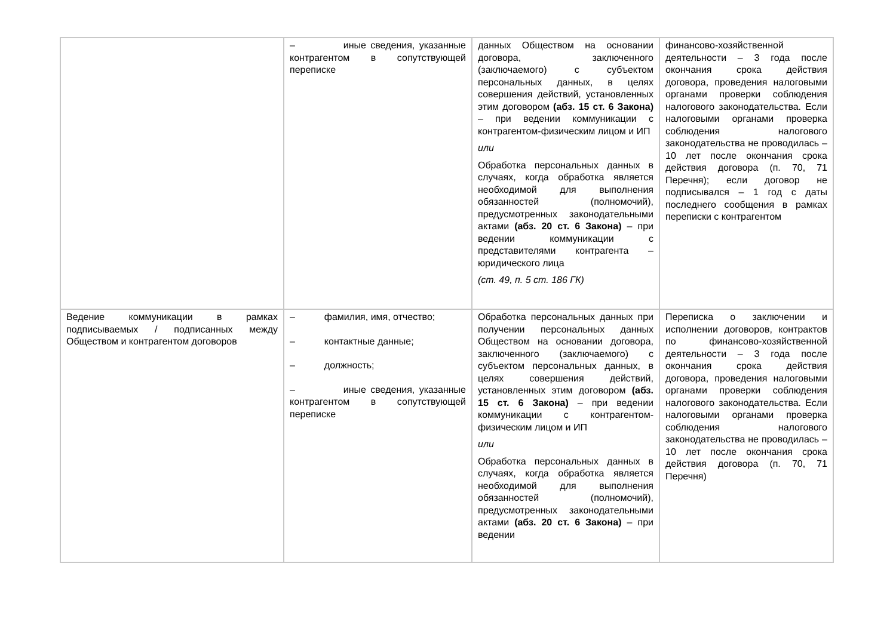| | – иные сведения, указанные контрагентом в сопутствующей переписке | данных Обществом на основании договора, заключенного (заключаемого) с субъектом персональных данных, в целях совершения действий, установленных этим договором (абз. 15 ст. 6 Закона) – при ведении коммуникации с контрагентом-физическим лицом и ИП или Обработка персональных данных в случаях, когда обработка является необходимой для выполнения обязанностей (полномочий), предусмотренных законодательными актами (абз. 20 ст. 6 Закона) – при ведении коммуникации с представителями контрагента – юридического лица (ст. 49, п. 5 ст. 186 ГК) | финансово-хозяйственной деятельности – 3 года после окончания срока действия договора, проведения налоговыми органами проверки соблюдения налогового законодательства. Если налоговыми органами проверка соблюдения налогового законодательства не проводилась – 10 лет после окончания срока действия договора (п. 70, 71 Перечня); если договор не подписывался – 1 год с даты последнего сообщения в рамках переписки с контрагентом |
| Ведение коммуникации в рамках подписываемых / подписанных между Обществом и контрагентом договоров | – фамилия, имя, отчество; – контактные данные; – должность; – иные сведения, указанные контрагентом в сопутствующей переписке | Обработка персональных данных при получении персональных данных Обществом на основании договора, заключенного (заключаемого) с субъектом персональных данных, в целях совершения действий, установленных этим договором (абз. 15 ст. 6 Закона) – при ведении коммуникации с контрагентом-физическим лицом и ИП или Обработка персональных данных в случаях, когда обработка является необходимой для выполнения обязанностей (полномочий), предусмотренных законодательными актами (абз. 20 ст. 6 Закона) – при ведении | Переписка о заключении и исполнении договоров, контрактов по финансово-хозяйственной деятельности – 3 года после окончания срока действия договора, проведения налоговыми органами проверки соблюдения налогового законодательства. Если налоговыми органами проверка соблюдения налогового законодательства не проводилась – 10 лет после окончания срока действия договора (п. 70, 71 Перечня) |